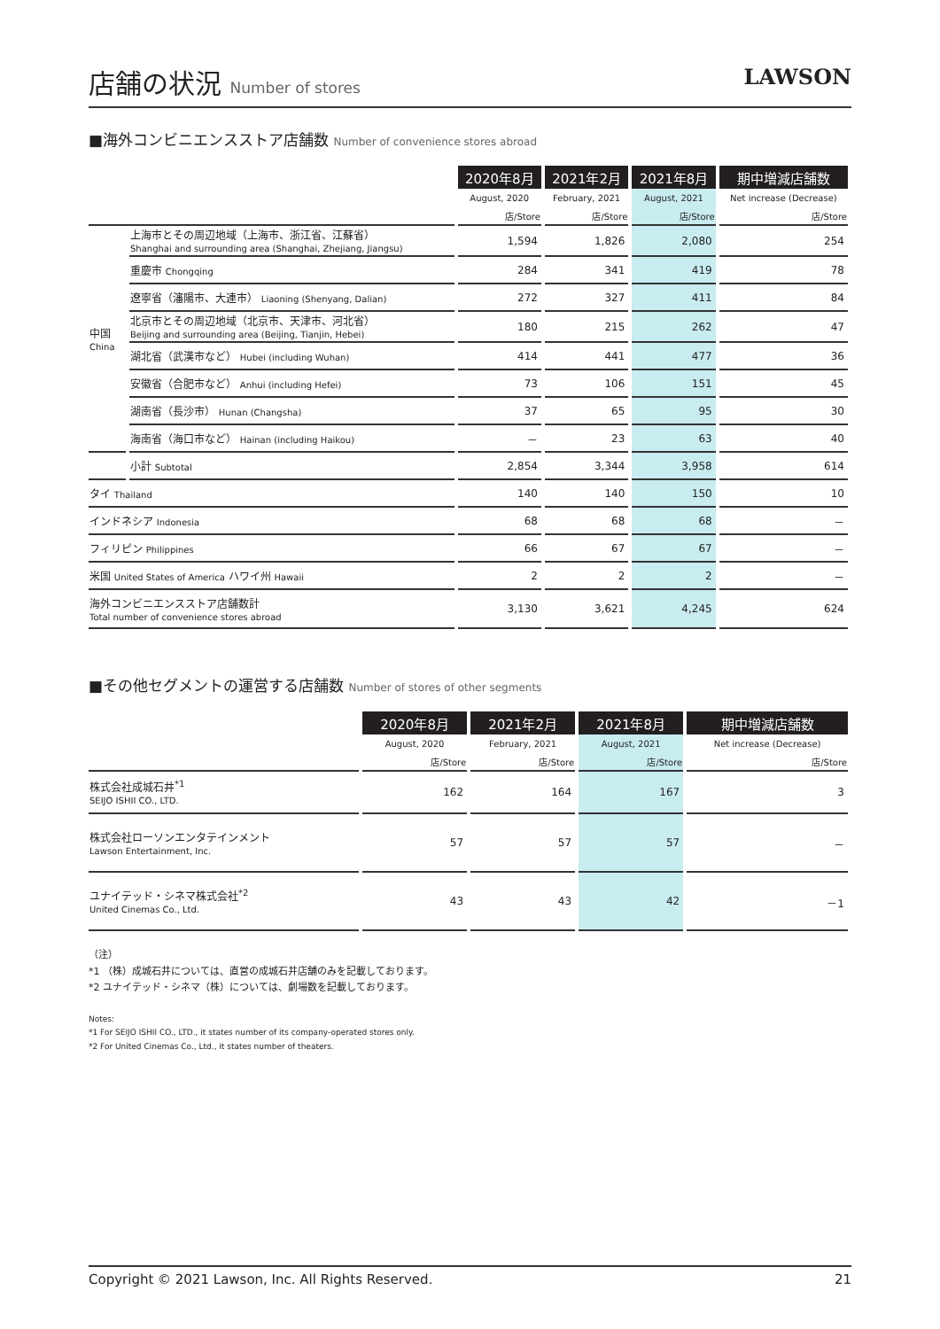店舗の状況 Number of stores
LAWSON
■海外コンビニエンスストア店舗数 Number of convenience stores abroad
| | | 2020年8月 | 2021年2月 | 2021年8月 | 期中増減店舗数 |
| --- | --- | --- | --- | --- | --- |
| | | August, 2020 | February, 2021 | August, 2021 | Net increase (Decrease) |
| | | 店/Store | 店/Store | 店/Store | 店/Store |
| 中国 China | 上海市とその周辺地域（上海市、浙江省、江蘇省） Shanghai and surrounding area (Shanghai, Zhejiang, Jiangsu) | 1,594 | 1,826 | 2,080 | 254 |
| | 重慶市 Chongqing | 284 | 341 | 419 | 78 |
| | 遼寧省（瀋陽市、大連市） Liaoning (Shenyang, Dalian) | 272 | 327 | 411 | 84 |
| | 北京市とその周辺地域（北京市、天津市、河北省） Beijing and surrounding area (Beijing, Tianjin, Hebei) | 180 | 215 | 262 | 47 |
| | 湖北省（武漢市など） Hubei (including Wuhan) | 414 | 441 | 477 | 36 |
| | 安徽省（合肥市など） Anhui (including Hefei) | 73 | 106 | 151 | 45 |
| | 湖南省（長沙市） Hunan (Changsha) | 37 | 65 | 95 | 30 |
| | 海南省（海口市など） Hainan (including Haikou) | － | 23 | 63 | 40 |
| | 小計 Subtotal | 2,854 | 3,344 | 3,958 | 614 |
| タイ Thailand | | 140 | 140 | 150 | 10 |
| インドネシア Indonesia | | 68 | 68 | 68 | － |
| フィリピン Philippines | | 66 | 67 | 67 | － |
| 米国 United States of America ハワイ州 Hawaii | | 2 | 2 | 2 | － |
| 海外コンビニエンスストア店舗数計 Total number of convenience stores abroad | | 3,130 | 3,621 | 4,245 | 624 |
■その他セグメントの運営する店舗数 Number of stores of other segments
| | 2020年8月 | 2021年2月 | 2021年8月 | 期中増減店舗数 |
| --- | --- | --- | --- | --- |
| | August, 2020 | February, 2021 | August, 2021 | Net increase (Decrease) |
| | 店/Store | 店/Store | 店/Store | 店/Store |
| 株式会社成城石井<sup>*1</sup> SEIJO ISHII CO., LTD. | 162 | 164 | 167 | 3 |
| 株式会社ローソンエンタテインメント Lawson Entertainment, Inc. | 57 | 57 | 57 | － |
| ユナイテッド・シネマ株式会社<sup>*2</sup> United Cinemas Co., Ltd. | 43 | 43 | 42 | －1 |
（注）
*1 （株）成城石井については、直営の成城石井店舗のみを記載しております。
*2 ユナイテッド・シネマ（株）については、劇場数を記載しております。
Notes:
*1 For SEIJO ISHII CO., LTD., it states number of its company-operated stores only.
*2 For United Cinemas Co., Ltd., it states number of theaters.
Copyright © 2021 Lawson, Inc. All Rights Reserved. 21